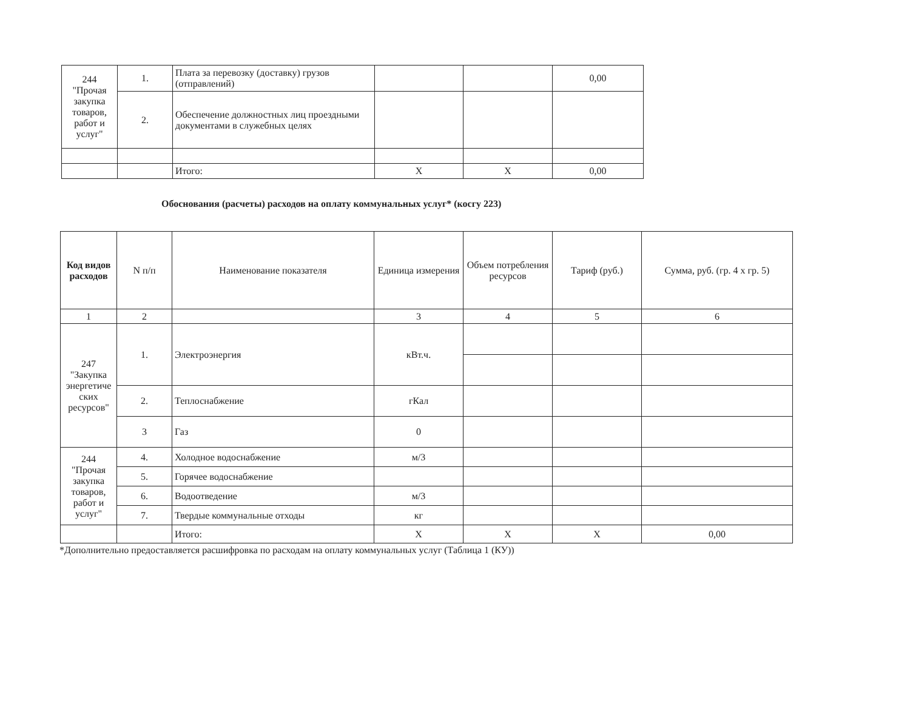| 244 "Прочая закупка товаров, работ и услуг" | 1. | Плата за перевозку (доставку) грузов (отправлений) | | | 0,00 |
| | 2. | Обеспечение должностных лиц проездными документами в служебных целях | | | |
| | | Итого: | Х | Х | 0,00 |
Обоснования (расчеты) расходов на оплату коммунальных услуг* (косгу 223)
| Код видов расходов | N п/п | Наименование показателя | Единица измерения | Объем потребления ресурсов | Тариф (руб.) | Сумма, руб. (гр. 4 х гр. 5) |
| --- | --- | --- | --- | --- | --- | --- |
| 1 | 2 | | 3 | 4 | 5 | 6 |
| 247 "Закупка энергетиче ских ресурсов" | 1. | Электроэнергия | кВт.ч. | | | |
| | 2. | Теплоснабжение | гКал | | | |
| | 3 | Газ | 0 | | | |
| 244 "Прочая закупка товаров, работ и услуг" | 4. | Холодное водоснабжение | м/3 | | | |
| | 5. | Горячее водоснабжение | | | | |
| | 6. | Водоотведение | м/3 | | | |
| | 7. | Твердые коммунальные отходы | кг | | | |
| | | Итого: | Х | Х | Х | 0,00 |
*Дополнительно предоставляется расшифровка по расходам на оплату коммунальных услуг (Таблица 1 (КУ))